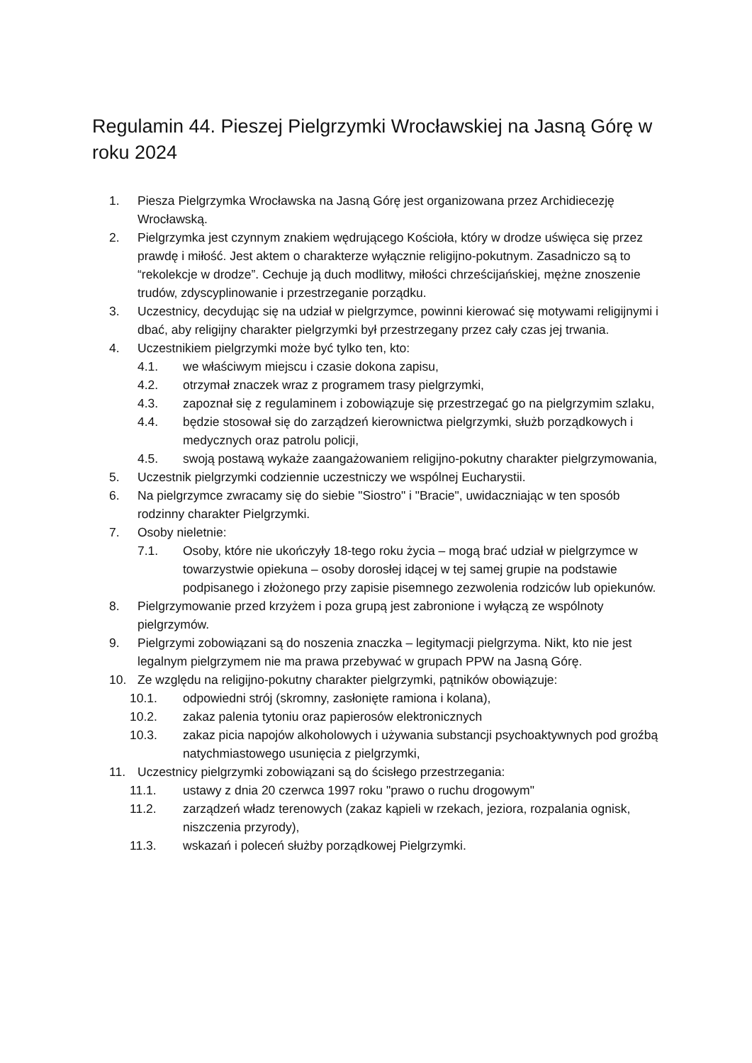Regulamin 44. Pieszej Pielgrzymki Wrocławskiej na Jasną Górę w roku 2024
1. Piesza Pielgrzymka Wrocławska na Jasną Górę jest organizowana przez Archidiecezję Wrocławską.
2. Pielgrzymka jest czynnym znakiem wędrującego Kościoła, który w drodze uświęca się przez prawdę i miłość. Jest aktem o charakterze wyłącznie religijno-pokutnym. Zasadniczo są to “rekolekcje w drodze”. Cechuje ją duch modlitwy, miłości chrześcijańskiej, mężne znoszenie trudów, zdyscyplinowanie i przestrzeganie porządku.
3. Uczestnicy, decydując się na udział w pielgrzymce, powinni kierować się motywami religijnymi i dbać, aby religijny charakter pielgrzymki był przestrzegany przez cały czas jej trwania.
4. Uczestnikiem pielgrzymki może być tylko ten, kto:
4.1. we właściwym miejscu i czasie dokona zapisu,
4.2. otrzymał znaczek wraz z programem trasy pielgrzymki,
4.3. zapoznał się z regulaminem i zobowiązuje się przestrzegać go na pielgrzymim szlaku,
4.4. będzie stosował się do zarządzeń kierownictwa pielgrzymki, służb porządkowych i medycznych oraz patrolu policji,
4.5. swoją postawą wykaże zaangażowaniem religijno-pokutny charakter pielgrzymowania,
5. Uczestnik pielgrzymki codziennie uczestniczy we wspólnej Eucharystii.
6. Na pielgrzymce zwracamy się do siebie "Siostro" i "Bracie", uwidaczniając w ten sposób rodzinny charakter Pielgrzymki.
7. Osoby nieletnie:
7.1. Osoby, które nie ukończyły 18-tego roku życia – mogą brać udział w pielgrzymce w towarzystwie opiekuna – osoby dorosłej idącej w tej samej grupie na podstawie podpisanego i złożonego przy zapisie pisemnego zezwolenia rodziców lub opiekunów.
8. Pielgrzymowanie przed krzyżem i poza grupą jest zabronione i wyłączą ze wspólnoty pielgrzymów.
9. Pielgrzymi zobowiązani są do noszenia znaczka – legitymacji pielgrzyma. Nikt, kto nie jest legalnym pielgrzymem nie ma prawa przebywać w grupach PPW na Jasną Górę.
10. Ze względu na religijno-pokutny charakter pielgrzymki, pątników obowiązuje:
10.1. odpowiedni strój (skromny, zasłonięte ramiona i kolana),
10.2. zakaz palenia tytoniu oraz papierosów elektronicznych
10.3. zakaz picia napojów alkoholowych i używania substancji psychoaktywnych pod groźbą natychmiastowego usunięcia z pielgrzymki,
11. Uczestnicy pielgrzymki zobowiązani są do ścisłego przestrzegania:
11.1. ustawy z dnia 20 czerwca 1997 roku "prawo o ruchu drogowym"
11.2. zarządzeń władz terenowych (zakaz kąpieli w rzekach, jeziora, rozpalania ognisk, niszczenia przyrody),
11.3. wskazań i poleceń służby porządkowej Pielgrzymki.